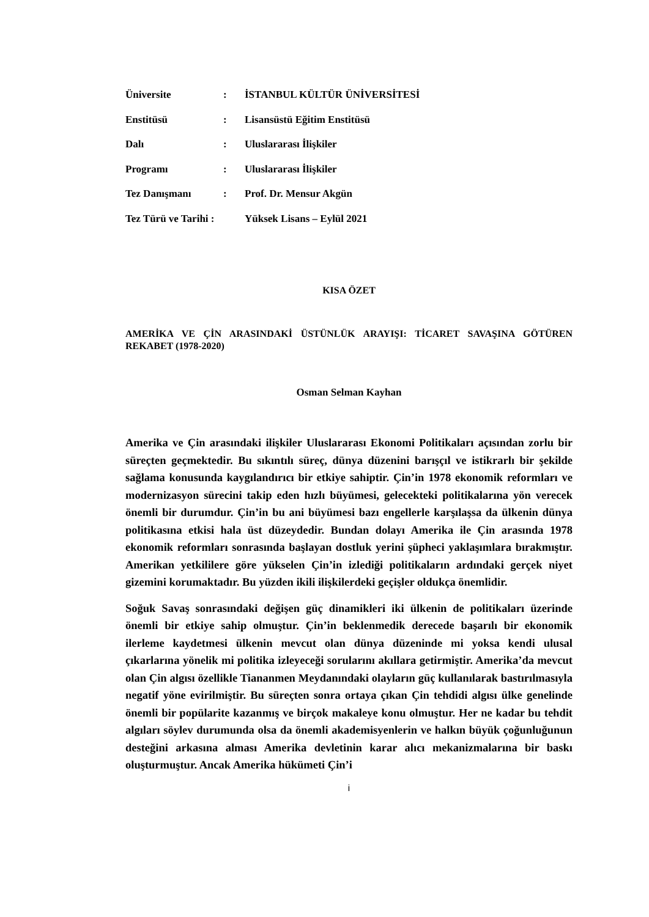| Üniversite | : | İSTANBUL KÜLTÜR ÜNİVERSİTESİ |
| Enstitüsü | : | Lisansüstü Eğitim Enstitüsü |
| Dalı | : | Uluslararası İlişkiler |
| Programı | : | Uluslararası İlişkiler |
| Tez Danışmanı | : | Prof. Dr. Mensur Akgün |
| Tez Türü ve Tarihi : | | Yüksek Lisans – Eylül 2021 |
KISA ÖZET
AMERİKA VE ÇİN ARASINDAKİ ÜSTÜNLÜK ARAYIŞI: TİCARET SAVAŞINA GÖTÜREN REKABET (1978-2020)
Osman Selman Kayhan
Amerika ve Çin arasındaki ilişkiler Uluslararası Ekonomi Politikaları açısından zorlu bir süreçten geçmektedir. Bu sıkıntılı süreç, dünya düzenini barışçıl ve istikrarlı bir şekilde sağlama konusunda kaygılandırıcı bir etkiye sahiptir. Çin’in 1978 ekonomik reformları ve modernizasyon sürecini takip eden hızlı büyümesi, gelecekteki politikalarına yön verecek önemli bir durumdur. Çin’in bu ani büyümesi bazı engellerle karşılaşsa da ülkenin dünya politikasına etkisi hala üst düzeydedir. Bundan dolayı Amerika ile Çin arasında 1978 ekonomik reformları sonrasında başlayan dostluk yerini şüpheci yaklaşımlara bırakmıştır. Amerikan yetkililere göre yükselen Çin’in izlediği politikaların ardındaki gerçek niyet gizemini korumaktadır. Bu yüzden ikili ilişkilerdeki geçişler oldukça önemlidir.
Soğuk Savaş sonrasındaki değişen güç dinamikleri iki ülkenin de politikaları üzerinde önemli bir etkiye sahip olmuştur. Çin’in beklenmedik derecede başarılı bir ekonomik ilerleme kaydetmesi ülkenin mevcut olan dünya düzeninde mi yoksa kendi ulusal çıkarlarına yönelik mi politika izleyeceği sorularını akıllara getirmiştir. Amerika’da mevcut olan Çin algısı özellikle Tiananmen Meydanındaki olayların güç kullanılarak bastırılmasıyla negatif yöne evirilmiştir. Bu süreçten sonra ortaya çıkan Çin tehdidi algısı ülke genelinde önemli bir popülarite kazanmış ve birçok makaleye konu olmuştur. Her ne kadar bu tehdit algıları söylev durumunda olsa da önemli akademisyenlerin ve halkın büyük çoğunluğunun desteğini arkasına alması Amerika devletinin karar alıcı mekanizmalarına bir baskı oluşturmuştur. Ancak Amerika hükümeti Çin’i
i